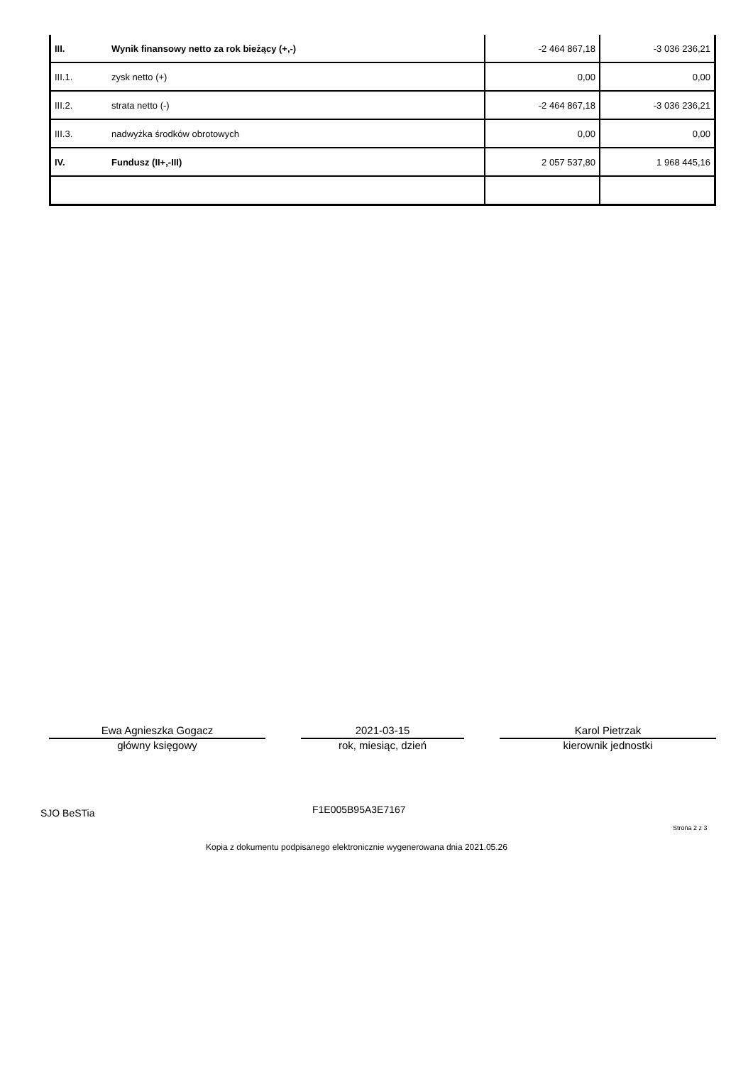| III. | Wynik finansowy netto za rok bieżący (+,-) | -2 464 867,18 | -3 036 236,21 |
| III.1. | zysk netto (+) | 0,00 | 0,00 |
| III.2. | strata netto (-) | -2 464 867,18 | -3 036 236,21 |
| III.3. | nadwyżka środków obrotowych | 0,00 | 0,00 |
| IV. | Fundusz (II+,-III) | 2 057 537,80 | 1 968 445,16 |
Ewa Agnieszka Gogacz
główny księgowy
2021-03-15
rok, miesiąc, dzień
Karol Pietrzak
kierownik jednostki
SJO BeSTia F1E005B95A3E7167
Strona 2 z 3
Kopia z dokumentu podpisanego elektronicznie wygenerowana dnia 2021.05.26